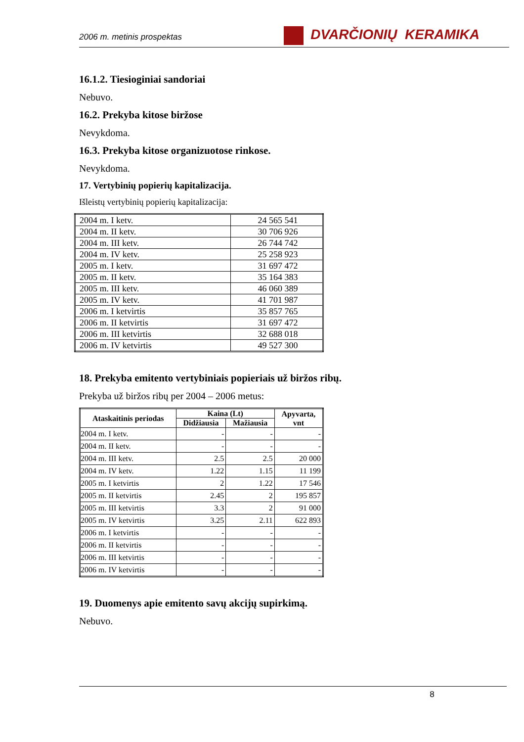2006 m. metinis prospektas DVARČIONIŲ KERAMIKA
16.1.2. Tiesioginiai sandoriai
Nebuvo.
16.2. Prekyba kitose biržose
Nevykdoma.
16.3. Prekyba kitose organizuotose rinkose.
Nevykdoma.
17. Vertybinių popierių kapitalizacija.
Išleistų vertybinių popierių kapitalizacija:
| 2004 m. I ketv. | 24 565 541 |
| 2004 m. II ketv. | 30 706 926 |
| 2004 m. III ketv. | 26 744 742 |
| 2004 m. IV ketv. | 25 258 923 |
| 2005 m. I ketv. | 31 697 472 |
| 2005 m. II ketv. | 35 164 383 |
| 2005 m. III ketv. | 46 060 389 |
| 2005 m. IV ketv. | 41 701 987 |
| 2006 m. I ketvirtis | 35 857 765 |
| 2006 m. II ketvirtis | 31 697 472 |
| 2006 m. III ketvirtis | 32 688 018 |
| 2006 m. IV ketvirtis | 49 527 300 |
18. Prekyba emitento vertybiniais popieriais už biržos ribų.
Prekyba už biržos ribų per 2004 – 2006 metus:
| Ataskaitinis periodas | Kaina (Lt) | | Apyvarta, vnt |
| --- | --- | --- | --- |
| | Didžiausia | Mažiausia | |
| 2004 m. I ketv. | - | - | - |
| 2004 m. II ketv. | - | - | - |
| 2004 m. III ketv. | 2.5 | 2.5 | 20 000 |
| 2004 m. IV ketv. | 1.22 | 1.15 | 11 199 |
| 2005 m. I ketvirtis | 2 | 1.22 | 17 546 |
| 2005 m. II ketvirtis | 2.45 | 2 | 195 857 |
| 2005 m. III ketvirtis | 3.3 | 2 | 91 000 |
| 2005 m. IV ketvirtis | 3.25 | 2.11 | 622 893 |
| 2006 m. I ketvirtis | - | - | - |
| 2006 m. II ketvirtis | - | - | - |
| 2006 m. III ketvirtis | - | - | - |
| 2006 m. IV ketvirtis | - | - | - |
19. Duomenys apie emitento savų akcijų supirkimą.
Nebuvo.
8